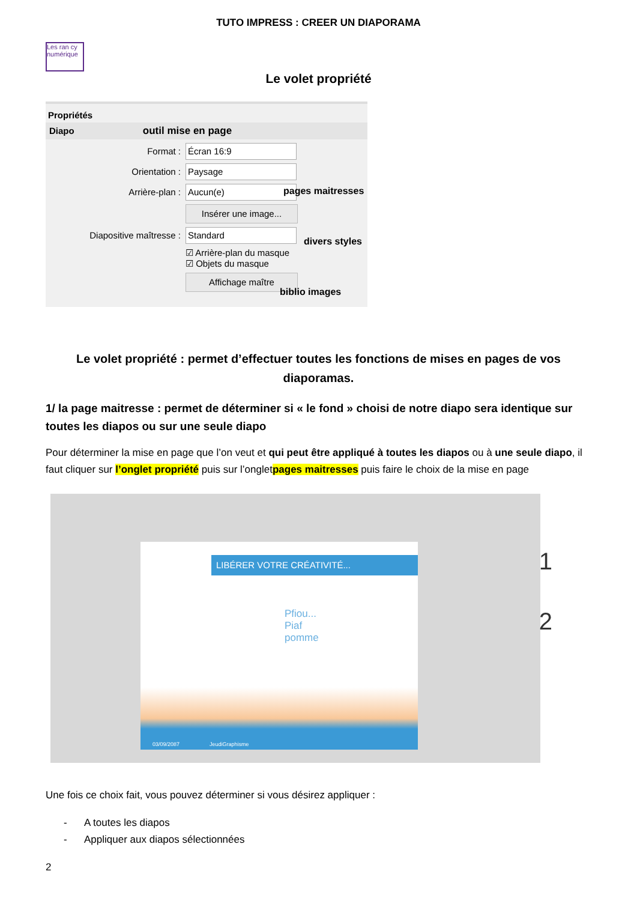TUTO IMPRESS : CREER UN DIAPORAMA
Les ran cy numérique
Le volet propriété
Propriétés
Diapo outil mise en page
Format :
Écran 16:9
Orientation :
Paysage
Arrière-plan :
Aucun(e)
Insérer une image...
Diapositive maîtresse :
Standard
☑ Arrière-plan du masque
☑ Objets du masque
Affichage maître
pages maitresses
divers styles
biblio images
Le volet propriété : permet d’effectuer toutes les fonctions de mises en pages de vos diaporamas.
1/ la page maitresse : permet de déterminer si « le fond » choisi de notre diapo sera identique sur toutes les diapos ou sur une seule diapo
Pour déterminer la mise en page que l’on veut et qui peut être appliqué à toutes les diapos ou à une seule diapo, il faut cliquer sur l’onglet propriété puis sur l’ongletpages maitresses puis faire le choix de la mise en page
LIBÉRER VOTRE CRÉATIVITÉ...
Pfiou...
Piaf
pomme
03/09/2087 JeudiGraphisme
1
2
Une fois ce choix fait, vous pouvez déterminer si vous désirez appliquer :
- A toutes les diapos
- Appliquer aux diapos sélectionnées
2